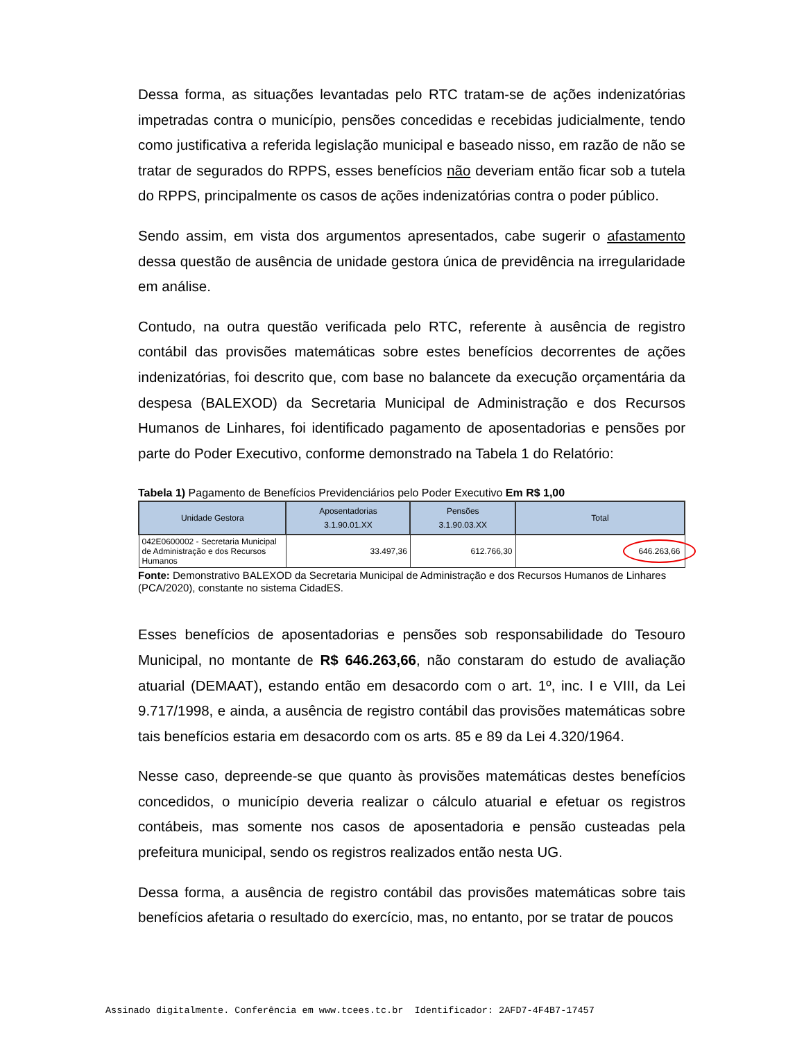Dessa forma, as situações levantadas pelo RTC tratam-se de ações indenizatórias impetradas contra o município, pensões concedidas e recebidas judicialmente, tendo como justificativa a referida legislação municipal e baseado nisso, em razão de não se tratar de segurados do RPPS, esses benefícios não deveriam então ficar sob a tutela do RPPS, principalmente os casos de ações indenizatórias contra o poder público.
Sendo assim, em vista dos argumentos apresentados, cabe sugerir o afastamento dessa questão de ausência de unidade gestora única de previdência na irregularidade em análise.
Contudo, na outra questão verificada pelo RTC, referente à ausência de registro contábil das provisões matemáticas sobre estes benefícios decorrentes de ações indenizatórias, foi descrito que, com base no balancete da execução orçamentária da despesa (BALEXOD) da Secretaria Municipal de Administração e dos Recursos Humanos de Linhares, foi identificado pagamento de aposentadorias e pensões por parte do Poder Executivo, conforme demonstrado na Tabela 1 do Relatório:
Tabela 1) Pagamento de Benefícios Previdenciários pelo Poder Executivo Em R$ 1,00
| Unidade Gestora | Aposentadorias 3.1.90.01.XX | Pensões 3.1.90.03.XX | Total |
| --- | --- | --- | --- |
| 042E0600002 - Secretaria Municipal de Administração e dos Recursos Humanos | 33.497,36 | 612.766,30 | 646.263,66 |
Fonte: Demonstrativo BALEXOD da Secretaria Municipal de Administração e dos Recursos Humanos de Linhares (PCA/2020), constante no sistema CidadES.
Esses benefícios de aposentadorias e pensões sob responsabilidade do Tesouro Municipal, no montante de R$ 646.263,66, não constaram do estudo de avaliação atuarial (DEMAAT), estando então em desacordo com o art. 1º, inc. I e VIII, da Lei 9.717/1998, e ainda, a ausência de registro contábil das provisões matemáticas sobre tais benefícios estaria em desacordo com os arts. 85 e 89 da Lei 4.320/1964.
Nesse caso, depreende-se que quanto às provisões matemáticas destes benefícios concedidos, o município deveria realizar o cálculo atuarial e efetuar os registros contábeis, mas somente nos casos de aposentadoria e pensão custeadas pela prefeitura municipal, sendo os registros realizados então nesta UG.
Dessa forma, a ausência de registro contábil das provisões matemáticas sobre tais benefícios afetaria o resultado do exercício, mas, no entanto, por se tratar de poucos
Assinado digitalmente. Conferência em www.tcees.tc.br Identificador: 2AFD7-4F4B7-17457